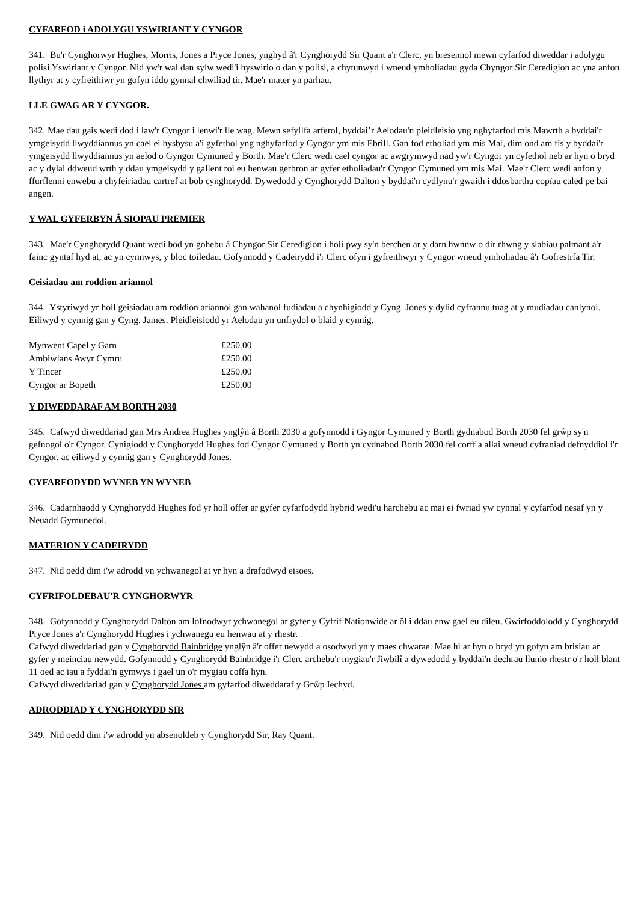CYFARFOD i ADOLYGU YSWIRIANT Y CYNGOR
341. Bu'r Cynghorwyr Hughes, Morris, Jones a Pryce Jones, ynghyd â'r Cynghorydd Sir Quant a'r Clerc, yn bresennol mewn cyfarfod diweddar i adolygu polisi Yswiriant y Cyngor. Nid yw'r wal dan sylw wedi'i hyswirio o dan y polisi, a chytunwyd i wneud ymholiadau gyda Chyngor Sir Ceredigion ac yna anfon llythyr at y cyfreithiwr yn gofyn iddo gynnal chwiliad tir. Mae'r mater yn parhau.
LLE GWAG AR Y CYNGOR.
342. Mae dau gais wedi dod i law'r Cyngor i lenwi'r lle wag. Mewn sefyllfa arferol, byddai’r Aelodau'n pleidleisio yng nghyfarfod mis Mawrth a byddai'r ymgeisydd llwyddiannus yn cael ei hysbysu a'i gyfethol yng nghyfarfod y Cyngor ym mis Ebrill. Gan fod etholiad ym mis Mai, dim ond am fis y byddai'r ymgeisydd llwyddiannus yn aelod o Gyngor Cymuned y Borth. Mae'r Clerc wedi cael cyngor ac awgrymwyd nad yw'r Cyngor yn cyfethol neb ar hyn o bryd ac y dylai ddweud wrth y ddau ymgeisydd y gallent roi eu henwau gerbron ar gyfer etholiadau'r Cyngor Cymuned ym mis Mai. Mae'r Clerc wedi anfon y ffurflenni enwebu a chyfeiriadau cartref at bob cynghorydd. Dywedodd y Cynghorydd Dalton y byddai'n cydlynu'r gwaith i ddosbarthu copïau caled pe bai angen.
Y WAL GYFERBYN Â SIOPAU PREMIER
343. Mae'r Cynghorydd Quant wedi bod yn gohebu â Chyngor Sir Ceredigion i holi pwy sy'n berchen ar y darn hwnnw o dir rhwng y slabiau palmant a'r fainc gyntaf hyd at, ac yn cynnwys, y bloc toiledau. Gofynnodd y Cadeirydd i'r Clerc ofyn i gyfreithwyr y Cyngor wneud ymholiadau â'r Gofrestrfa Tir.
Ceisiadau am roddion ariannol
344. Ystyriwyd yr holl geisiadau am roddion ariannol gan wahanol fudiadau a chynhigiodd y Cyng. Jones y dylid cyfrannu tuag at y mudiadau canlynol. Eiliwyd y cynnig gan y Cyng. James. Pleidleisiodd yr Aelodau yn unfrydol o blaid y cynnig.
| Mynwent Capel y Garn | £250.00 |
| Ambiwlans Awyr Cymru | £250.00 |
| Y Tincer | £250.00 |
| Cyngor ar Bopeth | £250.00 |
Y DIWEDDARAF AM BORTH 2030
345. Cafwyd diweddariad gan Mrs Andrea Hughes ynglŷn â Borth 2030 a gofynnodd i Gyngor Cymuned y Borth gydnabod Borth 2030 fel grŵp sy'n gefnogol o'r Cyngor. Cynigiodd y Cynghorydd Hughes fod Cyngor Cymuned y Borth yn cydnabod Borth 2030 fel corff a allai wneud cyfraniad defnyddiol i'r Cyngor, ac eiliwyd y cynnig gan y Cynghorydd Jones.
CYFARFODYDD WYNEB YN WYNEB
346. Cadarnhaodd y Cynghorydd Hughes fod yr holl offer ar gyfer cyfarfodydd hybrid wedi'u harchebu ac mai ei fwriad yw cynnal y cyfarfod nesaf yn y Neuadd Gymunedol.
MATERION Y CADEIRYDD
347. Nid oedd dim i'w adrodd yn ychwanegol at yr hyn a drafodwyd eisoes.
CYFRIFOLDEBAU'R CYNGHORWYR
348. Gofynnodd y Cynghorydd Dalton am lofnodwyr ychwanegol ar gyfer y Cyfrif Nationwide ar ôl i ddau enw gael eu dileu. Gwirfoddolodd y Cynghorydd Pryce Jones a'r Cynghorydd Hughes i ychwanegu eu henwau at y rhestr.
Cafwyd diweddariad gan y Cynghorydd Bainbridge ynglŷn â'r offer newydd a osodwyd yn y maes chwarae. Mae hi ar hyn o bryd yn gofyn am brisiau ar gyfer y meinciau newydd. Gofynnodd y Cynghorydd Bainbridge i'r Clerc archebu'r mygiau'r Jiwbilî a dywedodd y byddai'n dechrau llunio rhestr o'r holl blant 11 oed ac iau a fyddai'n gymwys i gael un o'r mygiau coffa hyn.
Cafwyd diweddariad gan y Cynghorydd Jones am gyfarfod diweddaraf y Grŵp Iechyd.
ADRODDIAD Y CYNGHORYDD SIR
349. Nid oedd dim i'w adrodd yn absenoldeb y Cynghorydd Sir, Ray Quant.